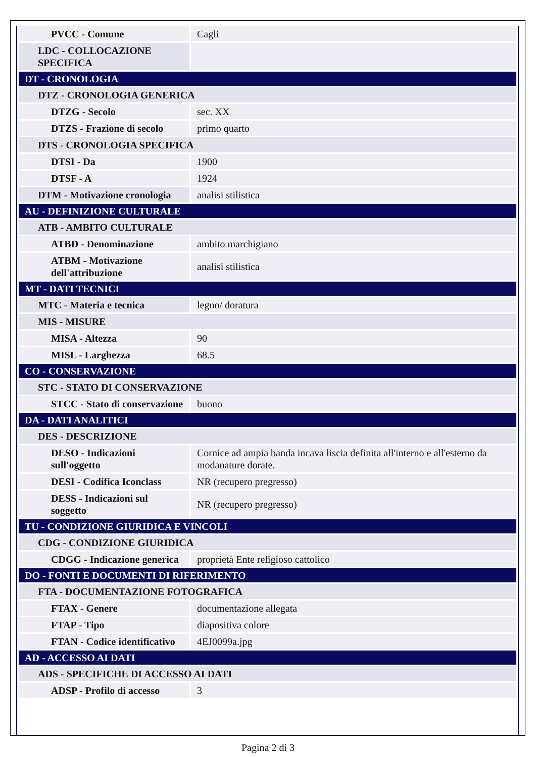| PVCC - Comune | Cagli |
| LDC - COLLOCAZIONE SPECIFICA | |
| DT - CRONOLOGIA | |
| DTZ - CRONOLOGIA GENERICA | |
| DTZG - Secolo | sec. XX |
| DTZS - Frazione di secolo | primo quarto |
| DTS - CRONOLOGIA SPECIFICA | |
| DTSI - Da | 1900 |
| DTSF - A | 1924 |
| DTM - Motivazione cronologia | analisi stilistica |
| AU - DEFINIZIONE CULTURALE | |
| ATB - AMBITO CULTURALE | |
| ATBD - Denominazione | ambito marchigiano |
| ATBM - Motivazione dell'attribuzione | analisi stilistica |
| MT - DATI TECNICI | |
| MTC - Materia e tecnica | legno/ doratura |
| MIS - MISURE | |
| MISA - Altezza | 90 |
| MISL - Larghezza | 68.5 |
| CO - CONSERVAZIONE | |
| STC - STATO DI CONSERVAZIONE | |
| STCC - Stato di conservazione | buono |
| DA - DATI ANALITICI | |
| DES - DESCRIZIONE | |
| DESO - Indicazioni sull'oggetto | Cornice ad ampia banda incava liscia definita all'interno e all'esterno da modanature dorate. |
| DESI - Codifica Iconclass | NR (recupero pregresso) |
| DESS - Indicazioni sul soggetto | NR (recupero pregresso) |
| TU - CONDIZIONE GIURIDICA E VINCOLI | |
| CDG - CONDIZIONE GIURIDICA | |
| CDGG - Indicazione generica | proprietà Ente religioso cattolico |
| DO - FONTI E DOCUMENTI DI RIFERIMENTO | |
| FTA - DOCUMENTAZIONE FOTOGRAFICA | |
| FTAX - Genere | documentazione allegata |
| FTAP - Tipo | diapositiva colore |
| FTAN - Codice identificativo | 4EJ0099a.jpg |
| AD - ACCESSO AI DATI | |
| ADS - SPECIFICHE DI ACCESSO AI DATI | |
| ADSP - Profilo di accesso | 3 |
Pagina 2 di 3